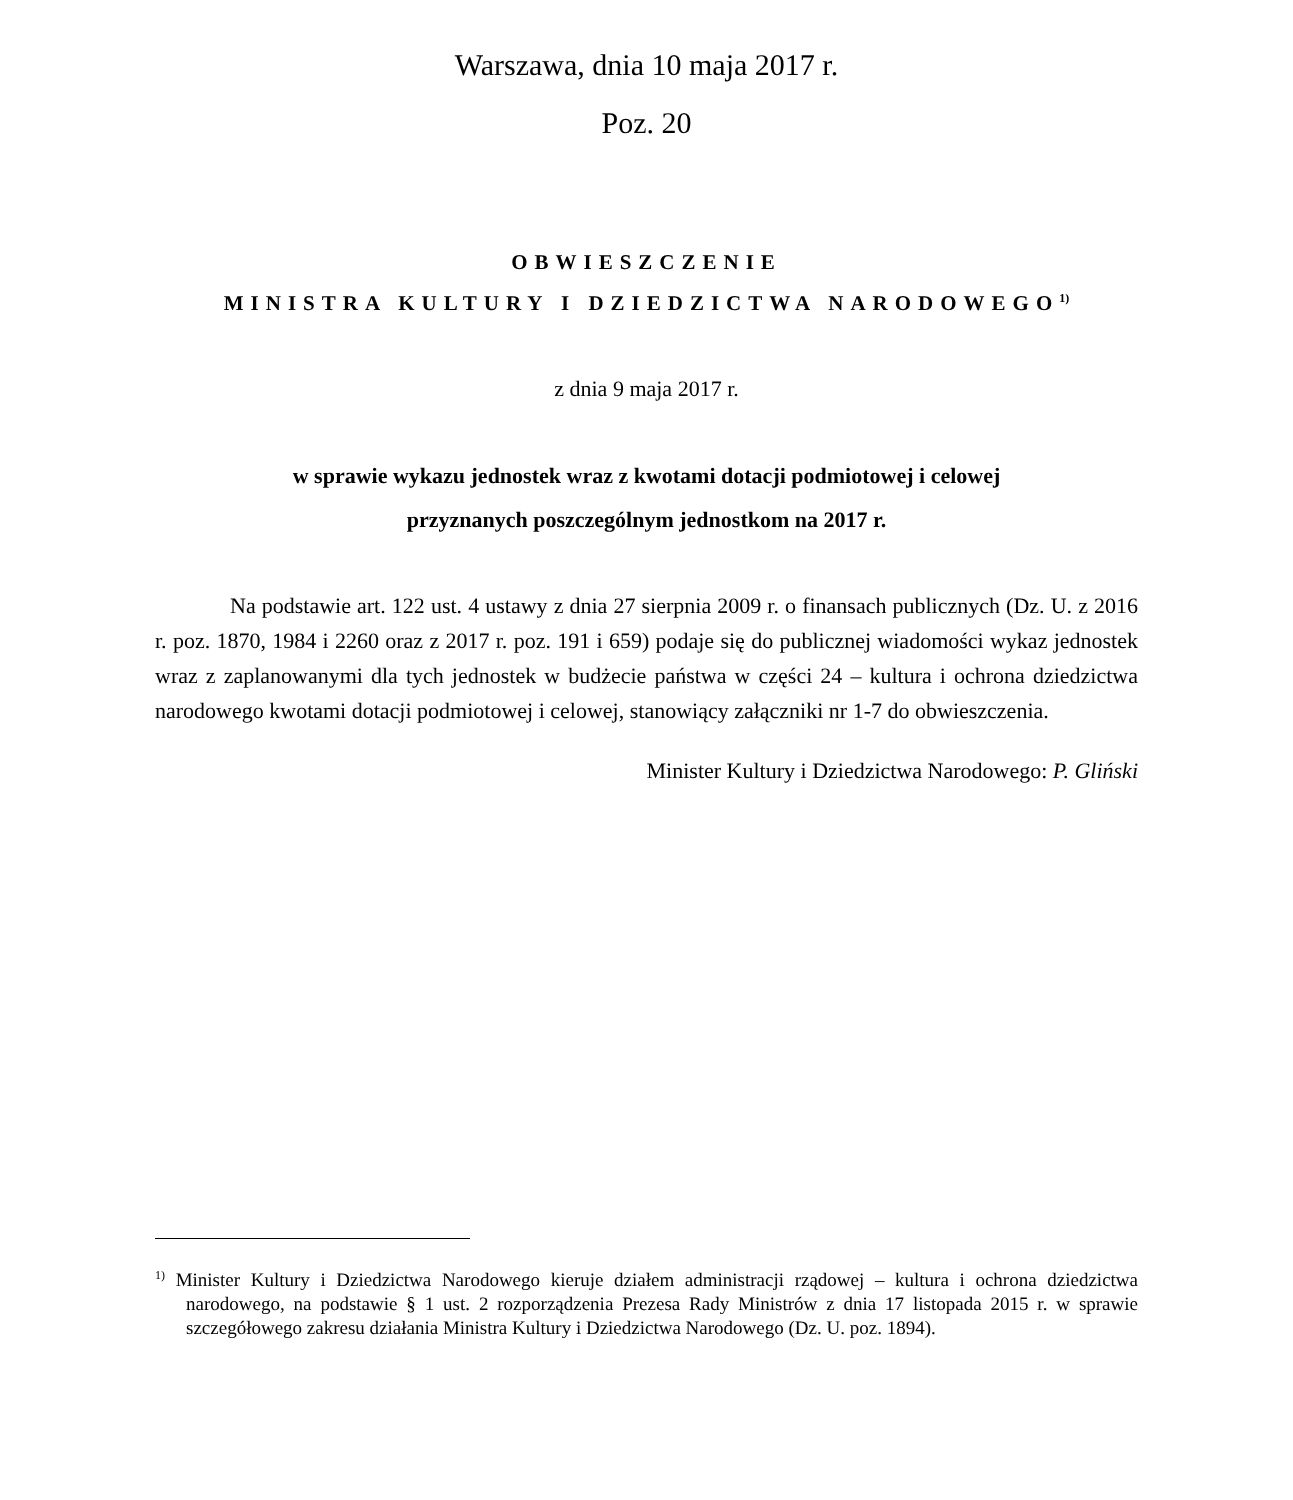Warszawa, dnia 10 maja 2017 r.
Poz. 20
OBWIESZCZENIE
MINISTRA KULTURY I DZIEDZICTWA NARODOWEGO<sup>1)</sup>
z dnia 9 maja 2017 r.
w sprawie wykazu jednostek wraz z kwotami dotacji podmiotowej i celowej
przyznanych poszczególnym jednostkom na 2017 r.
Na podstawie art. 122 ust. 4 ustawy z dnia 27 sierpnia 2009 r. o finansach publicznych (Dz. U. z 2016 r. poz. 1870, 1984 i 2260 oraz z 2017 r. poz. 191 i 659) podaje się do publicznej wiadomości wykaz jednostek wraz z zaplanowanymi dla tych jednostek w budżecie państwa w części 24 – kultura i ochrona dziedzictwa narodowego kwotami dotacji podmiotowej i celowej, stanowiący załączniki nr 1-7 do obwieszczenia.
Minister Kultury i Dziedzictwa Narodowego: P. Gliński
<sup>1)</sup> Minister Kultury i Dziedzictwa Narodowego kieruje działem administracji rządowej – kultura i ochrona dziedzictwa narodowego, na podstawie § 1 ust. 2 rozporządzenia Prezesa Rady Ministrów z dnia 17 listopada 2015 r. w sprawie szczegółowego zakresu działania Ministra Kultury i Dziedzictwa Narodowego (Dz. U. poz. 1894).